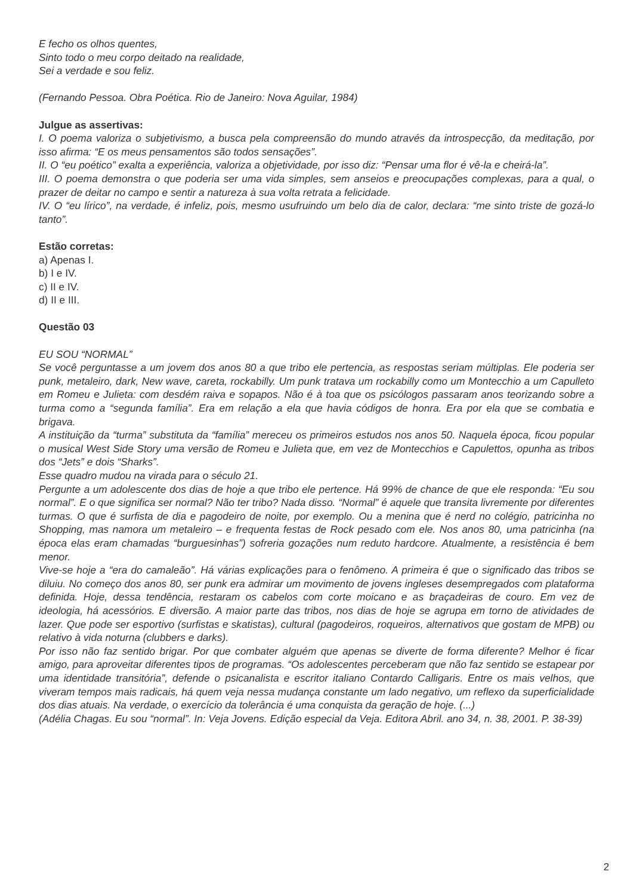E fecho os olhos quentes,
Sinto todo o meu corpo deitado na realidade,
Sei a verdade e sou feliz.
(Fernando Pessoa. Obra Poética. Rio de Janeiro: Nova Aguilar, 1984)
Julgue as assertivas:
I. O poema valoriza o subjetivismo, a busca pela compreensão do mundo através da introspecção, da meditação, por isso afirma: “E os meus pensamentos são todos sensações”.
II. O “eu poético” exalta a experiência, valoriza a objetividade, por isso diz: “Pensar uma flor é vê-la e cheirá-la”.
III. O poema demonstra o que poderia ser uma vida simples, sem anseios e preocupações complexas, para a qual, o prazer de deitar no campo e sentir a natureza à sua volta retrata a felicidade.
IV. O “eu lírico”, na verdade, é infeliz, pois, mesmo usufruindo um belo dia de calor, declara: “me sinto triste de gozá-lo tanto”.
Estão corretas:
a) Apenas I.
b) I e IV.
c) II e IV.
d) II e III.
Questão 03
EU SOU “NORMAL”
Se você perguntasse a um jovem dos anos 80 a que tribo ele pertencia, as respostas seriam múltiplas. Ele poderia ser punk, metaleiro, dark, New wave, careta, rockabilly. Um punk tratava um rockabilly como um Montecchio a um Capulleto em Romeu e Julieta: com desdém raiva e sopapos. Não é à toa que os psicólogos passaram anos teorizando sobre a turma como a “segunda família”. Era em relação a ela que havia códigos de honra. Era por ela que se combatia e brigava.
A instituição da “turma” substituta da “família” mereceu os primeiros estudos nos anos 50. Naquela época, ficou popular o musical West Side Story uma versão de Romeu e Julieta que, em vez de Montecchios e Capulettos, opunha as tribos dos “Jets” e dois “Sharks”.
Esse quadro mudou na virada para o século 21.
Pergunte a um adolescente dos dias de hoje a que tribo ele pertence. Há 99% de chance de que ele responda: “Eu sou normal”. E o que significa ser normal? Não ter tribo? Nada disso. “Normal” é aquele que transita livremente por diferentes turmas. O que é surfista de dia e pagodeiro de noite, por exemplo. Ou a menina que é nerd no colégio, patricinha no Shopping, mas namora um metaleiro – e frequenta festas de Rock pesado com ele. Nos anos 80, uma patricinha (na época elas eram chamadas “burguesinhas”) sofreria gozações num reduto hardcore. Atualmente, a resistência é bem menor.
Vive-se hoje a “era do camaleão”. Há várias explicações para o fenômeno. A primeira é que o significado das tribos se diluiu. No começo dos anos 80, ser punk era admirar um movimento de jovens ingleses desempregados com plataforma definida. Hoje, dessa tendência, restaram os cabelos com corte moicano e as braçadeiras de couro. Em vez de ideologia, há acessórios. E diversão. A maior parte das tribos, nos dias de hoje se agrupa em torno de atividades de lazer. Que pode ser esportivo (surfistas e skatistas), cultural (pagodeiros, roqueiros, alternativos que gostam de MPB) ou relativo à vida noturna (clubbers e darks).
Por isso não faz sentido brigar. Por que combater alguém que apenas se diverte de forma diferente? Melhor é ficar amigo, para aproveitar diferentes tipos de programas. “Os adolescentes perceberam que não faz sentido se estapear por uma identidade transitória”, defende o psicanalista e escritor italiano Contardo Calligaris. Entre os mais velhos, que viveram tempos mais radicais, há quem veja nessa mudança constante um lado negativo, um reflexo da superficialidade dos dias atuais. Na verdade, o exercício da tolerância é uma conquista da geração de hoje. (...)
(Adélia Chagas. Eu sou “normal”. In: Veja Jovens. Edição especial da Veja. Editora Abril. ano 34, n. 38, 2001. P. 38-39)
2